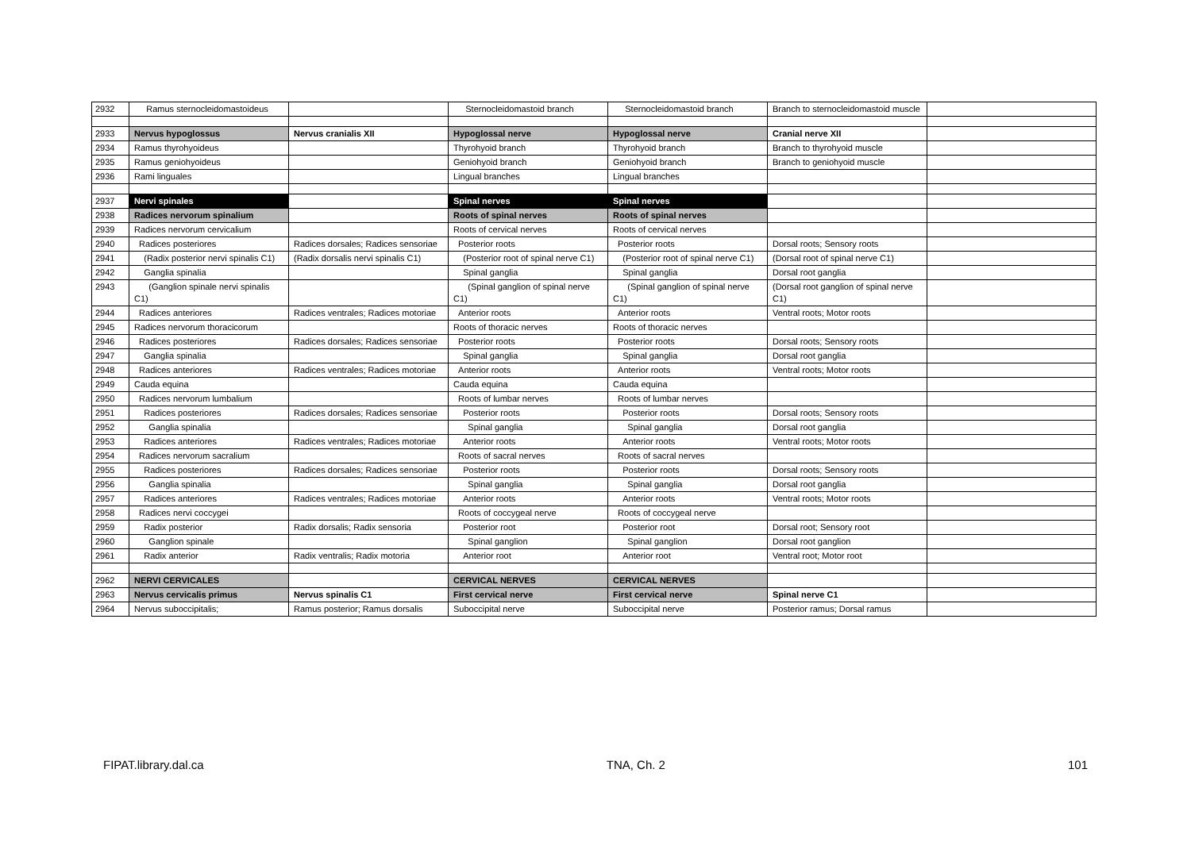| 2932 | Ramus sternocleidomastoideus | | Sternocleidomastoid branch | Sternocleidomastoid branch | Branch to sternocleidomastoid muscle | |
| 2933 | Nervus hypoglossus | Nervus cranialis XII | Hypoglossal nerve | Hypoglossal nerve | Cranial nerve XII | |
| 2934 | Ramus thyrohyoideus | | Thyrohyoid branch | Thyrohyoid branch | Branch to thyrohyoid muscle | |
| 2935 | Ramus geniohyoideus | | Geniohyoid branch | Geniohyoid branch | Branch to geniohyoid muscle | |
| 2936 | Rami linguales | | Lingual branches | Lingual branches | | |
| 2937 | Nervi spinales | | Spinal nerves | Spinal nerves | | |
| 2938 | Radices nervorum spinalium | | Roots of spinal nerves | Roots of spinal nerves | | |
| 2939 | Radices nervorum cervicalium | | Roots of cervical nerves | Roots of cervical nerves | | |
| 2940 | Radices posteriores | Radices dorsales; Radices sensoriae | Posterior roots | Posterior roots | Dorsal roots; Sensory roots | |
| 2941 | (Radix posterior nervi spinalis C1) | (Radix dorsalis nervi spinalis C1) | (Posterior root of spinal nerve C1) | (Posterior root of spinal nerve C1) | (Dorsal root of spinal nerve C1) | |
| 2942 | Ganglia spinalia | | Spinal ganglia | Spinal ganglia | Dorsal root ganglia | |
| 2943 | (Ganglion spinale nervi spinalis C1) | | (Spinal ganglion of spinal nerve C1) | (Spinal ganglion of spinal nerve C1) | (Dorsal root ganglion of spinal nerve C1) | |
| 2944 | Radices anteriores | Radices ventrales; Radices motoriae | Anterior roots | Anterior roots | Ventral roots; Motor roots | |
| 2945 | Radices nervorum thoracicorum | | Roots of thoracic nerves | Roots of thoracic nerves | | |
| 2946 | Radices posteriores | Radices dorsales; Radices sensoriae | Posterior roots | Posterior roots | Dorsal roots; Sensory roots | |
| 2947 | Ganglia spinalia | | Spinal ganglia | Spinal ganglia | Dorsal root ganglia | |
| 2948 | Radices anteriores | Radices ventrales; Radices motoriae | Anterior roots | Anterior roots | Ventral roots; Motor roots | |
| 2949 | Cauda equina | | Cauda equina | Cauda equina | | |
| 2950 | Radices nervorum lumbalium | | Roots of lumbar nerves | Roots of lumbar nerves | | |
| 2951 | Radices posteriores | Radices dorsales; Radices sensoriae | Posterior roots | Posterior roots | Dorsal roots; Sensory roots | |
| 2952 | Ganglia spinalia | | Spinal ganglia | Spinal ganglia | Dorsal root ganglia | |
| 2953 | Radices anteriores | Radices ventrales; Radices motoriae | Anterior roots | Anterior roots | Ventral roots; Motor roots | |
| 2954 | Radices nervorum sacralium | | Roots of sacral nerves | Roots of sacral nerves | | |
| 2955 | Radices posteriores | Radices dorsales; Radices sensoriae | Posterior roots | Posterior roots | Dorsal roots; Sensory roots | |
| 2956 | Ganglia spinalia | | Spinal ganglia | Spinal ganglia | Dorsal root ganglia | |
| 2957 | Radices anteriores | Radices ventrales; Radices motoriae | Anterior roots | Anterior roots | Ventral roots; Motor roots | |
| 2958 | Radices nervi coccygei | | Roots of coccygeal nerve | Roots of coccygeal nerve | | |
| 2959 | Radix posterior | Radix dorsalis; Radix sensoria | Posterior root | Posterior root | Dorsal root; Sensory root | |
| 2960 | Ganglion spinale | | Spinal ganglion | Spinal ganglion | Dorsal root ganglion | |
| 2961 | Radix anterior | Radix ventralis; Radix motoria | Anterior root | Anterior root | Ventral root; Motor root | |
| 2962 | NERVI CERVICALES | | CERVICAL NERVES | CERVICAL NERVES | | |
| 2963 | Nervus cervicalis primus | Nervus spinalis C1 | First cervical nerve | First cervical nerve | Spinal nerve C1 | |
| 2964 | Nervus suboccipitalis; | Ramus posterior; Ramus dorsalis | Suboccipital nerve | Suboccipital nerve | Posterior ramus; Dorsal ramus | |
FIPAT.library.dal.ca TNA, Ch. 2 101